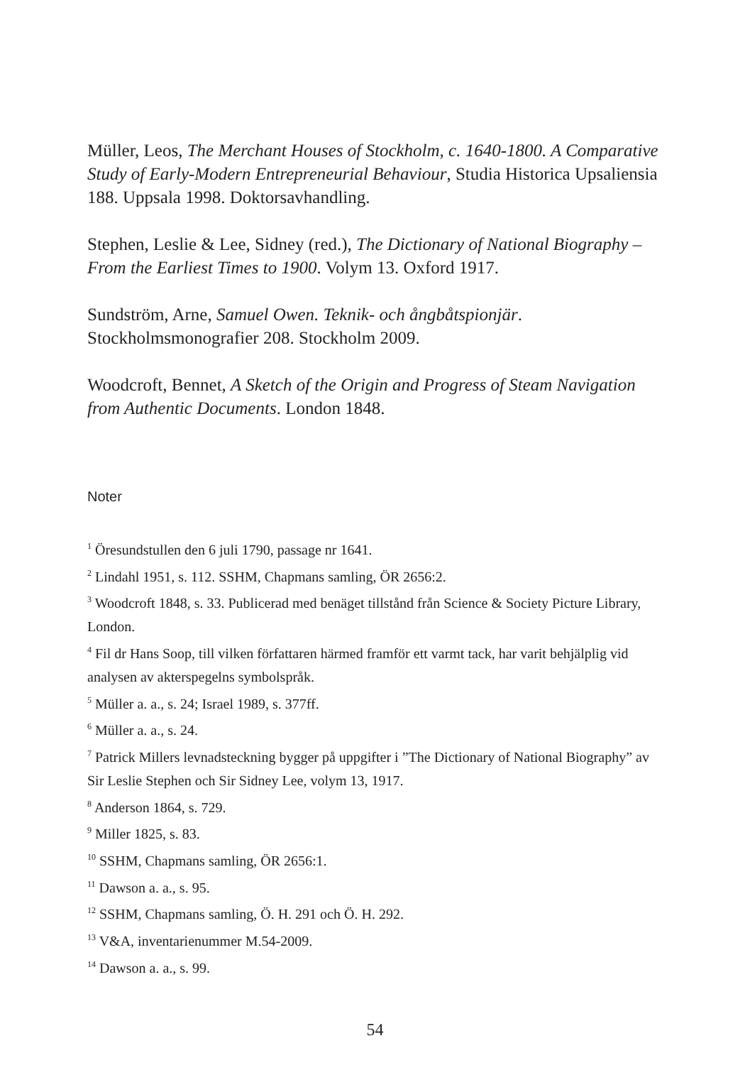Müller, Leos, The Merchant Houses of Stockholm, c. 1640-1800. A Comparative Study of Early-Modern Entrepreneurial Behaviour, Studia Historica Upsaliensia 188. Uppsala 1998. Doktorsavhandling.
Stephen, Leslie & Lee, Sidney (red.), The Dictionary of National Biography – From the Earliest Times to 1900. Volym 13. Oxford 1917.
Sundström, Arne, Samuel Owen. Teknik- och ångbåtspionjär. Stockholmsmonografier 208. Stockholm 2009.
Woodcroft, Bennet, A Sketch of the Origin and Progress of Steam Navigation from Authentic Documents. London 1848.
Noter
<sup>1</sup> Öresundstullen den 6 juli 1790, passage nr 1641.
<sup>2</sup> Lindahl 1951, s. 112. SSHM, Chapmans samling, ÖR 2656:2.
<sup>3</sup> Woodcroft 1848, s. 33. Publicerad med benäget tillstånd från Science & Society Picture Library, London.
<sup>4</sup> Fil dr Hans Soop, till vilken författaren härmed framför ett varmt tack, har varit behjälplig vid analysen av akterspegelns symbolspråk.
<sup>5</sup> Müller a. a., s. 24; Israel 1989, s. 377ff.
<sup>6</sup> Müller a. a., s. 24.
<sup>7</sup> Patrick Millers levnadsteckning bygger på uppgifter i ”The Dictionary of National Biography” av Sir Leslie Stephen och Sir Sidney Lee, volym 13, 1917.
<sup>8</sup> Anderson 1864, s. 729.
<sup>9</sup> Miller 1825, s. 83.
<sup>10</sup> SSHM, Chapmans samling, ÖR 2656:1.
<sup>11</sup> Dawson a. a., s. 95.
<sup>12</sup> SSHM, Chapmans samling, Ö. H. 291 och Ö. H. 292.
<sup>13</sup> V&A, inventarienummer M.54-2009.
<sup>14</sup> Dawson a. a., s. 99.
54